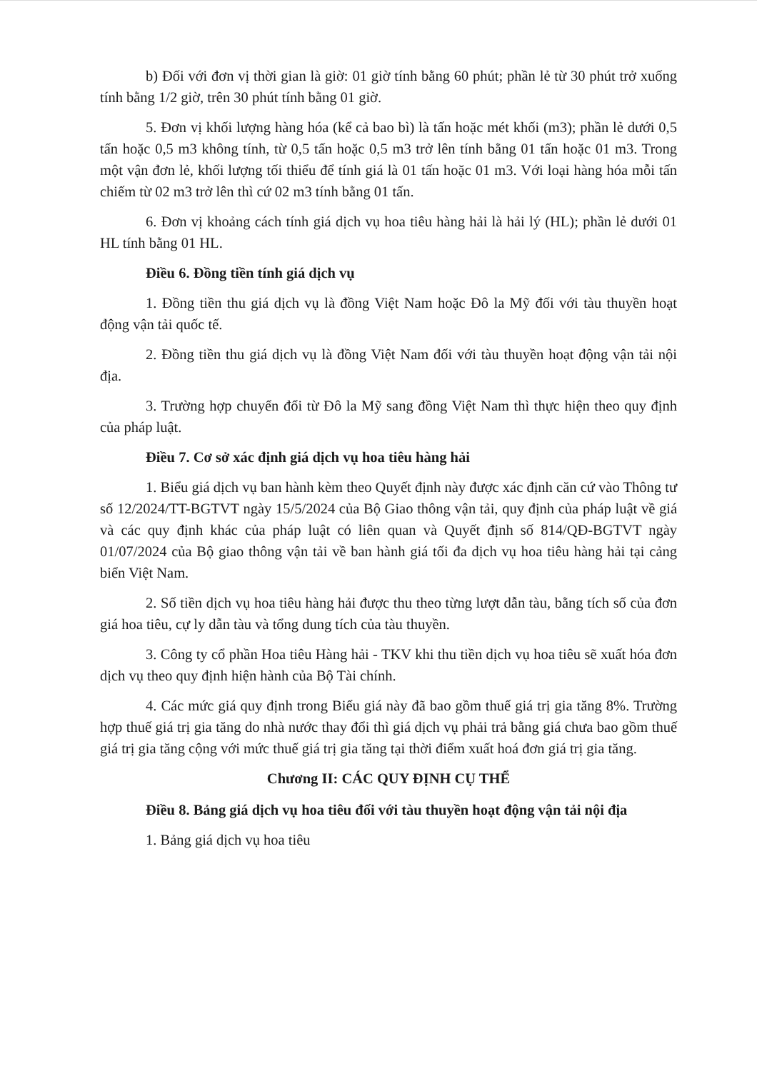b) Đối với đơn vị thời gian là giờ: 01 giờ tính bằng 60 phút; phần lẻ từ 30 phút trở xuống tính bằng 1/2 giờ, trên 30 phút tính bằng 01 giờ.
5. Đơn vị khối lượng hàng hóa (kể cả bao bì) là tấn hoặc mét khối (m3); phần lẻ dưới 0,5 tấn hoặc 0,5 m3 không tính, từ 0,5 tấn hoặc 0,5 m3 trở lên tính bằng 01 tấn hoặc 01 m3. Trong một vận đơn lẻ, khối lượng tối thiểu để tính giá là 01 tấn hoặc 01 m3. Với loại hàng hóa mỗi tấn chiếm từ 02 m3 trở lên thì cứ 02 m3 tính bằng 01 tấn.
6. Đơn vị khoảng cách tính giá dịch vụ hoa tiêu hàng hải là hải lý (HL); phần lẻ dưới 01 HL tính bằng 01 HL.
Điều 6. Đồng tiền tính giá dịch vụ
1. Đồng tiền thu giá dịch vụ là đồng Việt Nam hoặc Đô la Mỹ đối với tàu thuyền hoạt động vận tải quốc tế.
2. Đồng tiền thu giá dịch vụ là đồng Việt Nam đối với tàu thuyền hoạt động vận tải nội địa.
3. Trường hợp chuyển đổi từ Đô la Mỹ sang đồng Việt Nam thì thực hiện theo quy định của pháp luật.
Điều 7. Cơ sở xác định giá dịch vụ hoa tiêu hàng hải
1. Biểu giá dịch vụ ban hành kèm theo Quyết định này được xác định căn cứ vào Thông tư số 12/2024/TT-BGTVT ngày 15/5/2024 của Bộ Giao thông vận tải, quy định của pháp luật về giá và các quy định khác của pháp luật có liên quan và Quyết định số 814/QĐ-BGTVT ngày 01/07/2024 của Bộ giao thông vận tải về ban hành giá tối đa dịch vụ hoa tiêu hàng hải tại cảng biển Việt Nam.
2. Số tiền dịch vụ hoa tiêu hàng hải được thu theo từng lượt dẫn tàu, bằng tích số của đơn giá hoa tiêu, cự ly dẫn tàu và tổng dung tích của tàu thuyền.
3. Công ty cổ phần Hoa tiêu Hàng hải - TKV khi thu tiền dịch vụ hoa tiêu sẽ xuất hóa đơn dịch vụ theo quy định hiện hành của Bộ Tài chính.
4. Các mức giá quy định trong Biểu giá này đã bao gồm thuế giá trị gia tăng 8%. Trường hợp thuế giá trị gia tăng do nhà nước thay đổi thì giá dịch vụ phải trả bằng giá chưa bao gồm thuế giá trị gia tăng cộng với mức thuế giá trị gia tăng tại thời điểm xuất hoá đơn giá trị gia tăng.
Chương II: CÁC QUY ĐỊNH CỤ THỂ
Điều 8. Bảng giá dịch vụ hoa tiêu đối với tàu thuyền hoạt động vận tải nội địa
1. Bảng giá dịch vụ hoa tiêu